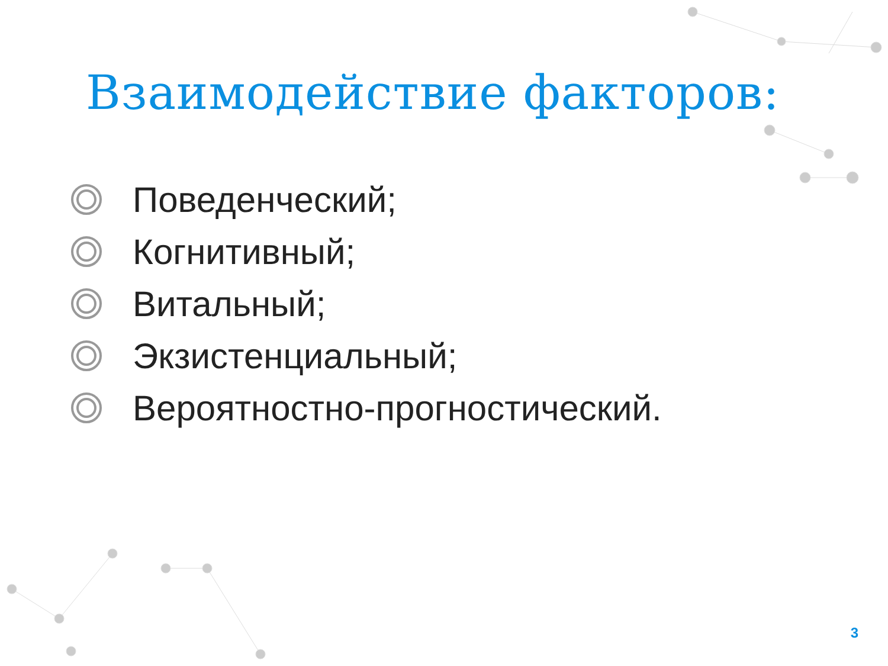Взаимодействие факторов:
Поведенческий;
Когнитивный;
Витальный;
Экзистенциальный;
Вероятностно-прогностический.
3